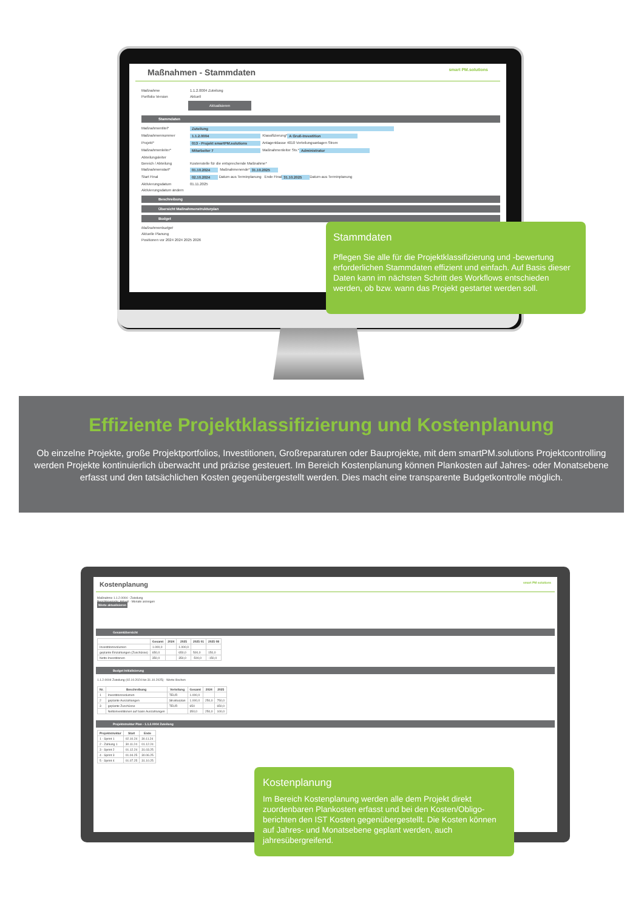Maßnahmen - Stammdaten smart PM.solutions
Maßnahme 1.1.2.0004 Zuteilung
Portfolio Version Aktuell
Aktualisieren
Stammdaten
Maßnahmentitel* Zuteilung
Maßnahmennummer 1.1.2.0004 Klassifizierung* A Groß-Investition
Projekt* 013 - Projekt smartPM.solutions Anlagenklasse 4010 Verteilungsanlagen Strom
Maßnahmenleiter* Mitarbeiter 7 Maßnahmenleiter Stv.* Administrator
Abteilungsleiter
Bereich / Abteilung Kostenstelle für die entsprechende Maßnahme*
Maßnahmenstart* 01.10.2024 Maßnahmenende* 31.10.2025
Start Final 02.10.2024 Datum aus Terminplanung Ende Final 31.10.2025 Datum aus Terminplanung
Aktivierungsdatum 01.11.2025
Aktivierungsdatum ändern
Beschreibung
Übersicht Maßnahmenstrukturplan
Budget
Maßnahmenbudget
Aktuelle Planung
Positionen vor 2024 2024 2025 2026
Stammdaten
Pflegen Sie alle für die Projektklassifizierung und -bewertung erforderlichen Stammdaten effizient und einfach. Auf Basis dieser Daten kann im nächsten Schritt des Workflows entschieden werden, ob bzw. wann das Projekt gestartet werden soll.
Effiziente Projektklassifizierung und Kostenplanung
Ob einzelne Projekte, große Projektportfolios, Investitionen, Großreparaturen oder Bauprojekte, mit dem smartPM.solutions Projektcont­rolling werden Projekte kontinuierlich überwacht und präzise gesteuert. Im Bereich Kostenplanung können Plankosten auf Jahres- oder Monatsebene erfasst und den tatsächlichen Kosten gegenübergestellt werden. Dies macht eine transparente Budgetkontrolle möglich.
Kostenplanung smart PM solutions
Maßnahme 1.1.2.0004 - Zuteilung
Berichtsperiode: Aktuell · Monate anzeigen
Werte aktualisieren
Gesamtübersicht
| | Gesamt | 2024 | 2025 | 2025 01 | 2025 08 |
| --- | --- | --- | --- | --- | --- |
| Investitionsvolumen | 1.000,0 | | 1.000,0 | | |
| geplante Einzahlungen (Zuschüsse) | 650,0 | | 650,0 | 500,0 | 150,0 |
| Netto-Investitionen | 350,0 | | 350,0 | -500,0 | -150,0 |
Budget Initialisierung
1.1.2.0004 Zuteilung (02.10.2024 bis 31.10.2025) · Werte löschen
| Nr. | Beschreibung | Verteilung | Gesamt | 2024 | 2025 |
| --- | --- | --- | --- | --- | --- |
| 1 | Investitionsvolumen | TEUR | 1.000,0 | | |
| 2 | geplante Auszahlungen | Strukturplan | 1.000,0 | 250,0 | 750,0 |
| 3 | geplante Zuschüsse | TEUR | 650 | | 650,0 |
| | Nettoinvestitionen auf basis Auszahlungen | | 350,0 | 250,0 | 100,0 |
Projektstruktur Plan - 1.1.2.0004 Zuteilung
| Projektstruktur | Start | Ende |
| --- | --- | --- |
| 1 - Sprint 1 | 02.10.24 | 30.11.24 |
| 2 - Zahlung 1 | 30.11.24 | 01.12.24 |
| 3 - Sprint 2 | 01.12.24 | 31.03.25 |
| 4 - Sprint 3 | 01.04.25 | 30.06.25 |
| 5 - Sprint 4 | 01.07.25 | 31.10.25 |
Kostenplanung
Im Bereich Kostenplanung werden alle dem Projekt direkt zuordenbaren Plankosten erfasst und bei den Kosten/Obligo­berichten den IST Kosten gegenübergestellt. Die Kosten können auf Jahres- und Monatsebene geplant werden, auch jahresübergreifend.